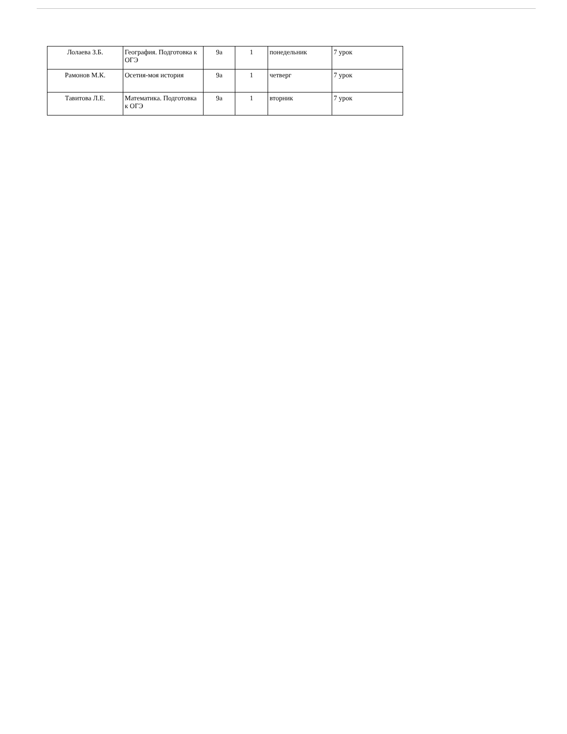| Лолаева З.Б. | География. Подготовка к ОГЭ | 9а | 1 | понедельник | 7 урок |
| Рамонов М.К. | Осетия-моя история | 9а | 1 | четверг | 7 урок |
| Тавитова Л.Е. | Математика. Подготовка к ОГЭ | 9а | 1 | вторник | 7 урок |